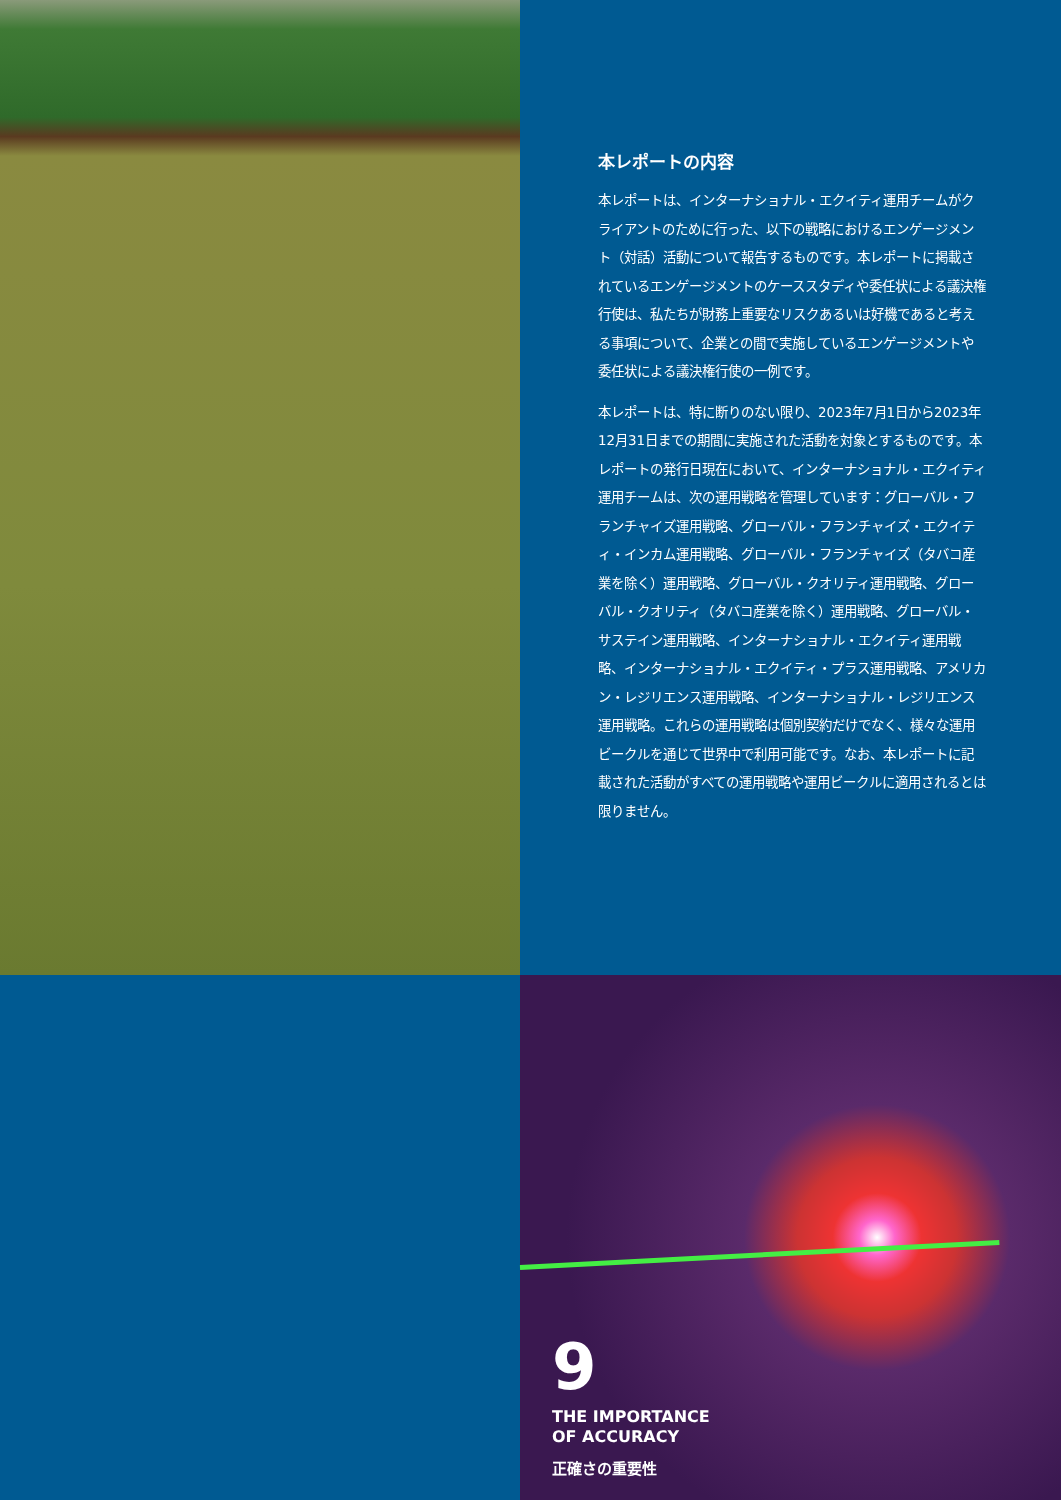本レポートの内容
本レポートは、インターナショナル・エクイティ運用チームがクライアントのために行った、以下の戦略におけるエンゲージメント（対話）活動について報告するものです。本レポートに掲載されているエンゲージメントのケーススタディや委任状による議決権行使は、私たちが財務上重要なリスクあるいは好機であると考える事項について、企業との間で実施しているエンゲージメントや委任状による議決権行使の一例です。
本レポートは、特に断りのない限り、2023年7月1日から2023年12月31日までの期間に実施された活動を対象とするものです。本レポートの発行日現在において、インターナショナル・エクイティ運用チームは、次の運用戦略を管理しています：グローバル・フランチャイズ運用戦略、グローバル・フランチャイズ・エクイティ・インカム運用戦略、グローバル・フランチャイズ（タバコ産業を除く）運用戦略、グローバル・クオリティ運用戦略、グローバル・クオリティ（タバコ産業を除く）運用戦略、グローバル・サステイン運用戦略、インターナショナル・エクイティ運用戦略、インターナショナル・エクイティ・プラス運用戦略、アメリカン・レジリエンス運用戦略、インターナショナル・レジリエンス運用戦略。これらの運用戦略は個別契約だけでなく、様々な運用ビークルを通じて世界中で利用可能です。なお、本レポートに記載された活動がすべての運用戦略や運用ビークルに適用されるとは限りません。
9
THE IMPORTANCE
OF ACCURACY
正確さの重要性